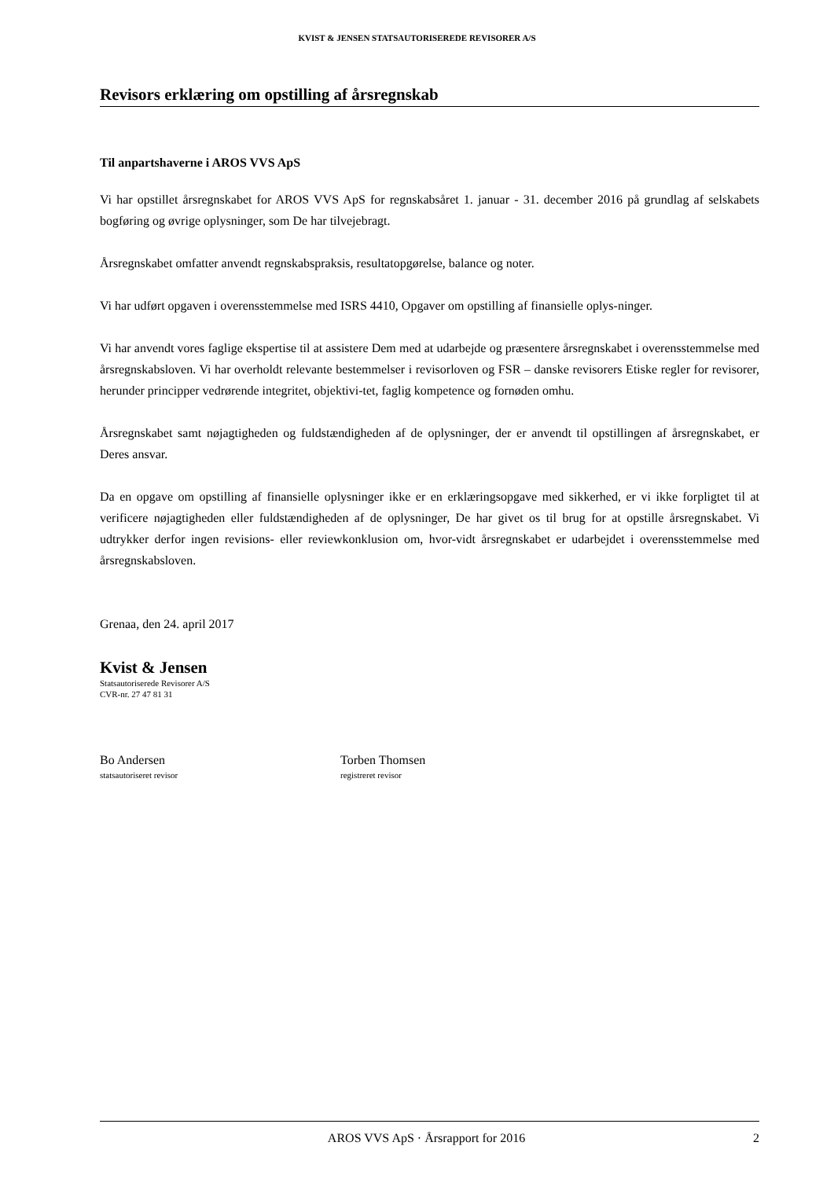KVIST & JENSEN STATSAUTORISEREDE REVISORER A/S
Revisors erklæring om opstilling af årsregnskab
Til anpartshaverne i AROS VVS ApS
Vi har opstillet årsregnskabet for AROS VVS ApS for regnskabsåret 1. januar - 31. december 2016 på grundlag af selskabets bogføring og øvrige oplysninger, som De har tilvejebragt.
Årsregnskabet omfatter anvendt regnskabspraksis, resultatopgørelse, balance og noter.
Vi har udført opgaven i overensstemmelse med ISRS 4410, Opgaver om opstilling af finansielle oplys-ninger.
Vi har anvendt vores faglige ekspertise til at assistere Dem med at udarbejde og præsentere årsregnskabet i overensstemmelse med årsregnskabsloven. Vi har overholdt relevante bestemmelser i revisorloven og FSR – danske revisorers Etiske regler for revisorer, herunder principper vedrørende integritet, objektivi-tet, faglig kompetence og fornøden omhu.
Årsregnskabet samt nøjagtigheden og fuldstændigheden af de oplysninger, der er anvendt til opstillingen af årsregnskabet, er Deres ansvar.
Da en opgave om opstilling af finansielle oplysninger ikke er en erklæringsopgave med sikkerhed, er vi ikke forpligtet til at verificere nøjagtigheden eller fuldstændigheden af de oplysninger, De har givet os til brug for at opstille årsregnskabet. Vi udtrykker derfor ingen revisions- eller reviewkonklusion om, hvor-vidt årsregnskabet er udarbejdet i overensstemmelse med årsregnskabsloven.
Grenaa, den 24. april 2017
Kvist & Jensen
Statsautoriserede Revisorer A/S
CVR-nr. 27 47 81 31
Bo Andersen
statsautoriseret revisor
Torben Thomsen
registreret revisor
AROS VVS ApS · Årsrapport for 2016 2